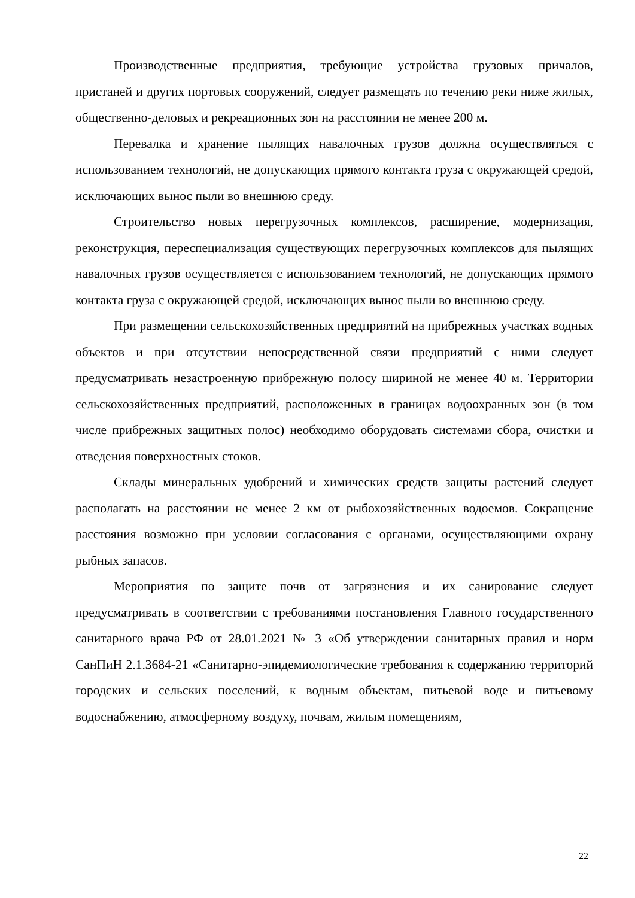Производственные предприятия, требующие устройства грузовых причалов, пристаней и других портовых сооружений, следует размещать по течению реки ниже жилых, общественно-деловых и рекреационных зон на расстоянии не менее 200 м.
Перевалка и хранение пылящих навалочных грузов должна осуществляться с использованием технологий, не допускающих прямого контакта груза с окружающей средой, исключающих вынос пыли во внешнюю среду.
Строительство новых перегрузочных комплексов, расширение, модернизация, реконструкция, переспециализация существующих перегрузочных комплексов для пылящих навалочных грузов осуществляется с использованием технологий, не допускающих прямого контакта груза с окружающей средой, исключающих вынос пыли во внешнюю среду.
При размещении сельскохозяйственных предприятий на прибрежных участках водных объектов и при отсутствии непосредственной связи предприятий с ними следует предусматривать незастроенную прибрежную полосу шириной не менее 40 м. Территории сельскохозяйственных предприятий, расположенных в границах водоохранных зон (в том числе прибрежных защитных полос) необходимо оборудовать системами сбора, очистки и отведения поверхностных стоков.
Склады минеральных удобрений и химических средств защиты растений следует располагать на расстоянии не менее 2 км от рыбохозяйственных водоемов. Сокращение расстояния возможно при условии согласования с органами, осуществляющими охрану рыбных запасов.
Мероприятия по защите почв от загрязнения и их санирование следует предусматривать в соответствии с требованиями постановления Главного государственного санитарного врача РФ от 28.01.2021 № 3 «Об утверждении санитарных правил и норм СанПиН 2.1.3684-21 «Санитарно-эпидемиологические требования к содержанию территорий городских и сельских поселений, к водным объектам, питьевой воде и питьевому водоснабжению, атмосферному воздуху, почвам, жилым помещениям,
22